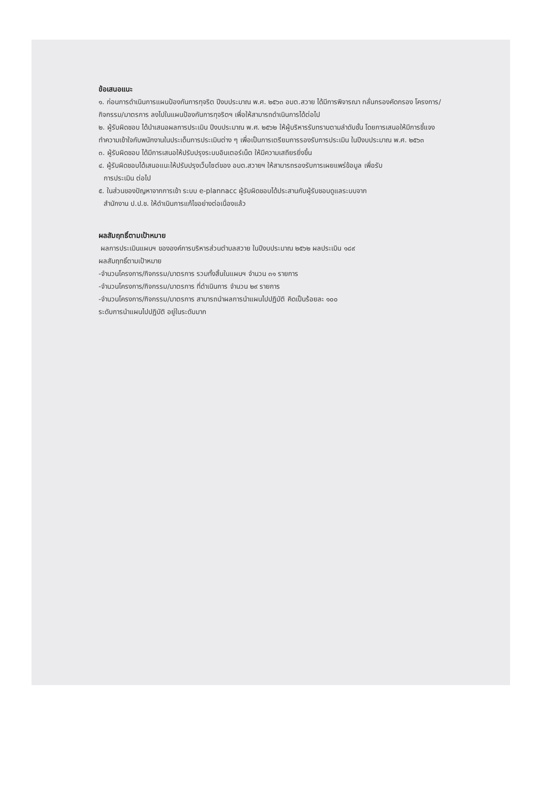ข้อเสนอแนะ
๑. ก่อนการดำเนินการแผนป้องกันการทุจริต ปีงบประมาณ พ.ศ. ๒๕๖๓ อบต.สวาย ได้มีการพิจารณา กลั่นกรองคัดกรอง โครงการ/กิจกรรม/มาตรการ ลงไปในแผนป้องกันการทุจริตฯ เพื่อให้สามารถดำเนินการได้ต่อไป
๒. ผู้รับผิดชอบ ได้นำเสนอผลการประเมิน ปีงบประมาณ พ.ศ. ๒๕๖๒ ให้ผู้บริหารรับทราบตามลำดับชั้น โดยการเสนอให้มีการชี้แจง ทำความเข้าใจกับพนักงานในประเด็นการประเมินต่าง ๆ เพื่อเป็นการเตรียมการรองรับการประเมิน ในปีงบประมาณ พ.ศ. ๒๕๖๓
๓. ผู้รับผิดชอบ ได้มีการเสนอให้ปรับปรุงระบบอินเตอร์เน็ต ให้มีความเสถียรยิ่งขึ้น
๔. ผู้รับผิดชอบได้เสนอแนะให้ปรับปรุงเว็บไซต์ของ อบต.สวายฯ ให้สามารถรองรับการเผยแพร่ข้อมูล เพื่อรับ
การประเมิน ต่อไป
๕. ในส่วนของปัญหาจากการเข้า ระบบ e-plannacc ผู้รับผิดชอบได้ประสานกับผู้รับชอบดูแลระบบจาก
สำนักงาน ป.ป.ช. ให้ดำเนินการแก้ไขอย่างต่อเนื่องแล้ว
ผลสัมฤทธิ์ตามเป้าหมาย
ผลการประเมินแผนฯ ขององค์การบริหารส่วนตำบลสวาย ในปีงบประมาณ ๒๕๖๒ ผลประเมิน ๑๘๙
ผลสัมฤทธิ์ตามเป้าหมาย
-จำนวนโครงการ/กิจกรรม/มาตรการ รวมทั้งสิ้นในแผนฯ จำนวน ๓๑ รายการ
-จำนวนโครงการ/กิจกรรม/มาตรการ ที่ดำเนินการ จำนวน ๒๙ รายการ
-จำนวนโครงการ/กิจกรรม/มาตรการ สามารถนำผลการนำแผนไปปฏิบัติ คิดเป็นร้อยละ ๑๐๐
ระดับการนำแผนไปปฏิบัติ อยู่ในระดับมาก